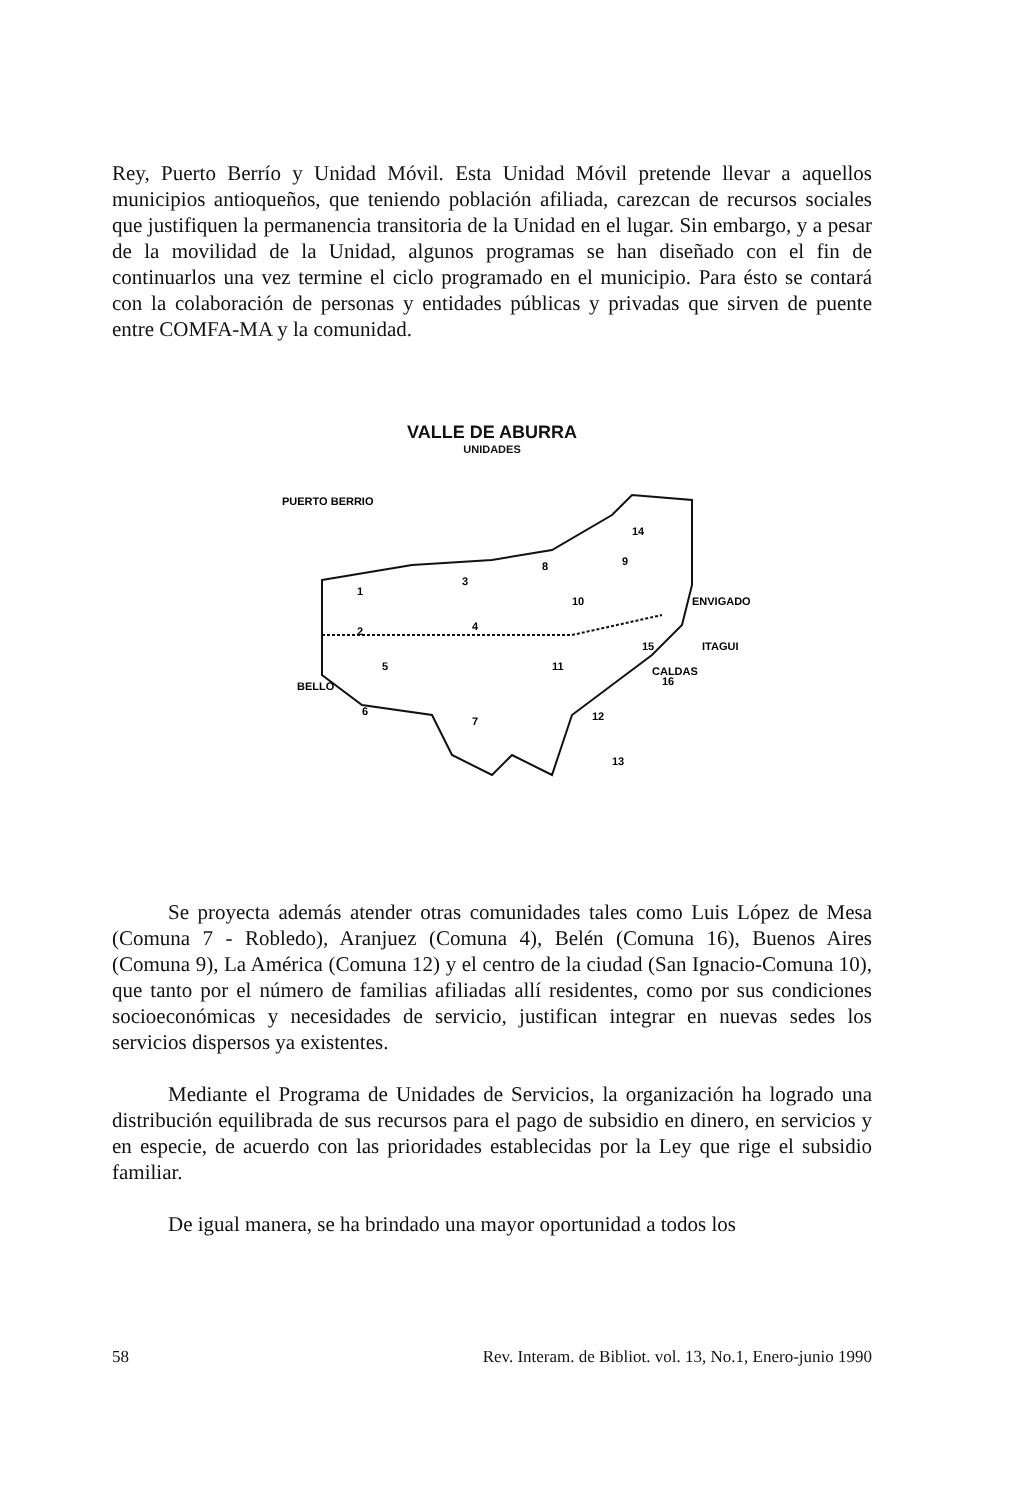Rey, Puerto Berrío y Unidad Móvil. Esta Unidad Móvil pretende llevar a aquellos municipios antioqueños, que teniendo población afiliada, carezcan de recursos sociales que justifiquen la permanencia transitoria de la Unidad en el lugar. Sin embargo, y a pesar de la movilidad de la Unidad, algunos programas se han diseñado con el fin de continuarlos una vez termine el ciclo programado en el municipio. Para ésto se contará con la colaboración de personas y entidades públicas y privadas que sirven de puente entre COMFA-MA y la comunidad.
VALLE DE ABURRA
UNIDADES
PUERTO BERRIO
BELLO
ENVIGADO
ITAGUI
CALDAS
1
3
8
9
14
10
2
4
15
5
11
16
6
7
12
13
Se proyecta además atender otras comunidades tales como Luis López de Mesa (Comuna 7 - Robledo), Aranjuez (Comuna 4), Belén (Comuna 16), Buenos Aires (Comuna 9), La América (Comuna 12) y el centro de la ciudad (San Ignacio-Comuna 10), que tanto por el número de familias afiliadas allí residentes, como por sus condiciones socioeconómicas y necesidades de servicio, justifican integrar en nuevas sedes los servicios dispersos ya existentes.
Mediante el Programa de Unidades de Servicios, la organización ha logrado una distribución equilibrada de sus recursos para el pago de subsidio en dinero, en servicios y en especie, de acuerdo con las prioridades establecidas por la Ley que rige el subsidio familiar.
De igual manera, se ha brindado una mayor oportunidad a todos los
58 Rev. Interam. de Bibliot. vol. 13, No.1, Enero-junio 1990